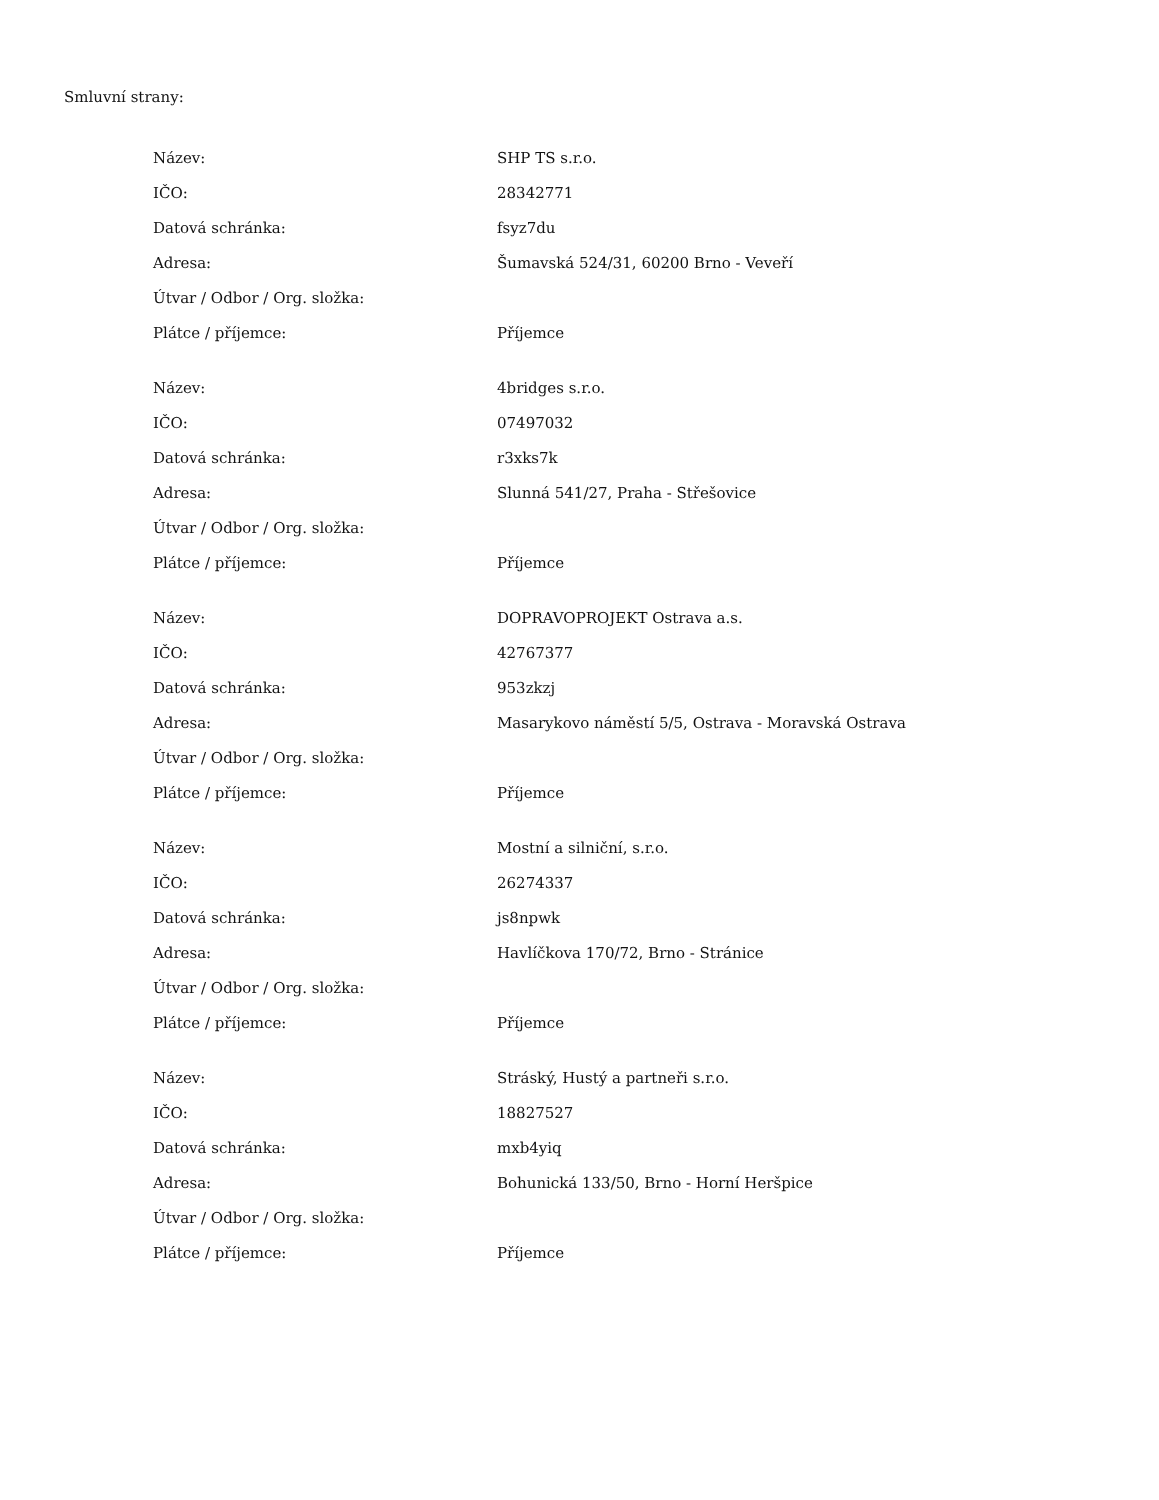Smluvní strany:
| Název: | SHP TS s.r.o. |
| IČO: | 28342771 |
| Datová schránka: | fsyz7du |
| Adresa: | Šumavská 524/31, 60200 Brno - Veveří |
| Útvar / Odbor / Org. složka: | |
| Plátce / příjemce: | Příjemce |
| Název: | 4bridges s.r.o. |
| IČO: | 07497032 |
| Datová schránka: | r3xks7k |
| Adresa: | Slunná 541/27, Praha - Střešovice |
| Útvar / Odbor / Org. složka: | |
| Plátce / příjemce: | Příjemce |
| Název: | DOPRAVOPROJEKT Ostrava a.s. |
| IČO: | 42767377 |
| Datová schránka: | 953zkzj |
| Adresa: | Masarykovo náměstí 5/5, Ostrava - Moravská Ostrava |
| Útvar / Odbor / Org. složka: | |
| Plátce / příjemce: | Příjemce |
| Název: | Mostní a silniční, s.r.o. |
| IČO: | 26274337 |
| Datová schránka: | js8npwk |
| Adresa: | Havlíčkova 170/72, Brno - Stránice |
| Útvar / Odbor / Org. složka: | |
| Plátce / příjemce: | Příjemce |
| Název: | Stráský, Hustý a partneři s.r.o. |
| IČO: | 18827527 |
| Datová schránka: | mxb4yiq |
| Adresa: | Bohunická 133/50, Brno - Horní Heršpice |
| Útvar / Odbor / Org. složka: | |
| Plátce / příjemce: | Příjemce |